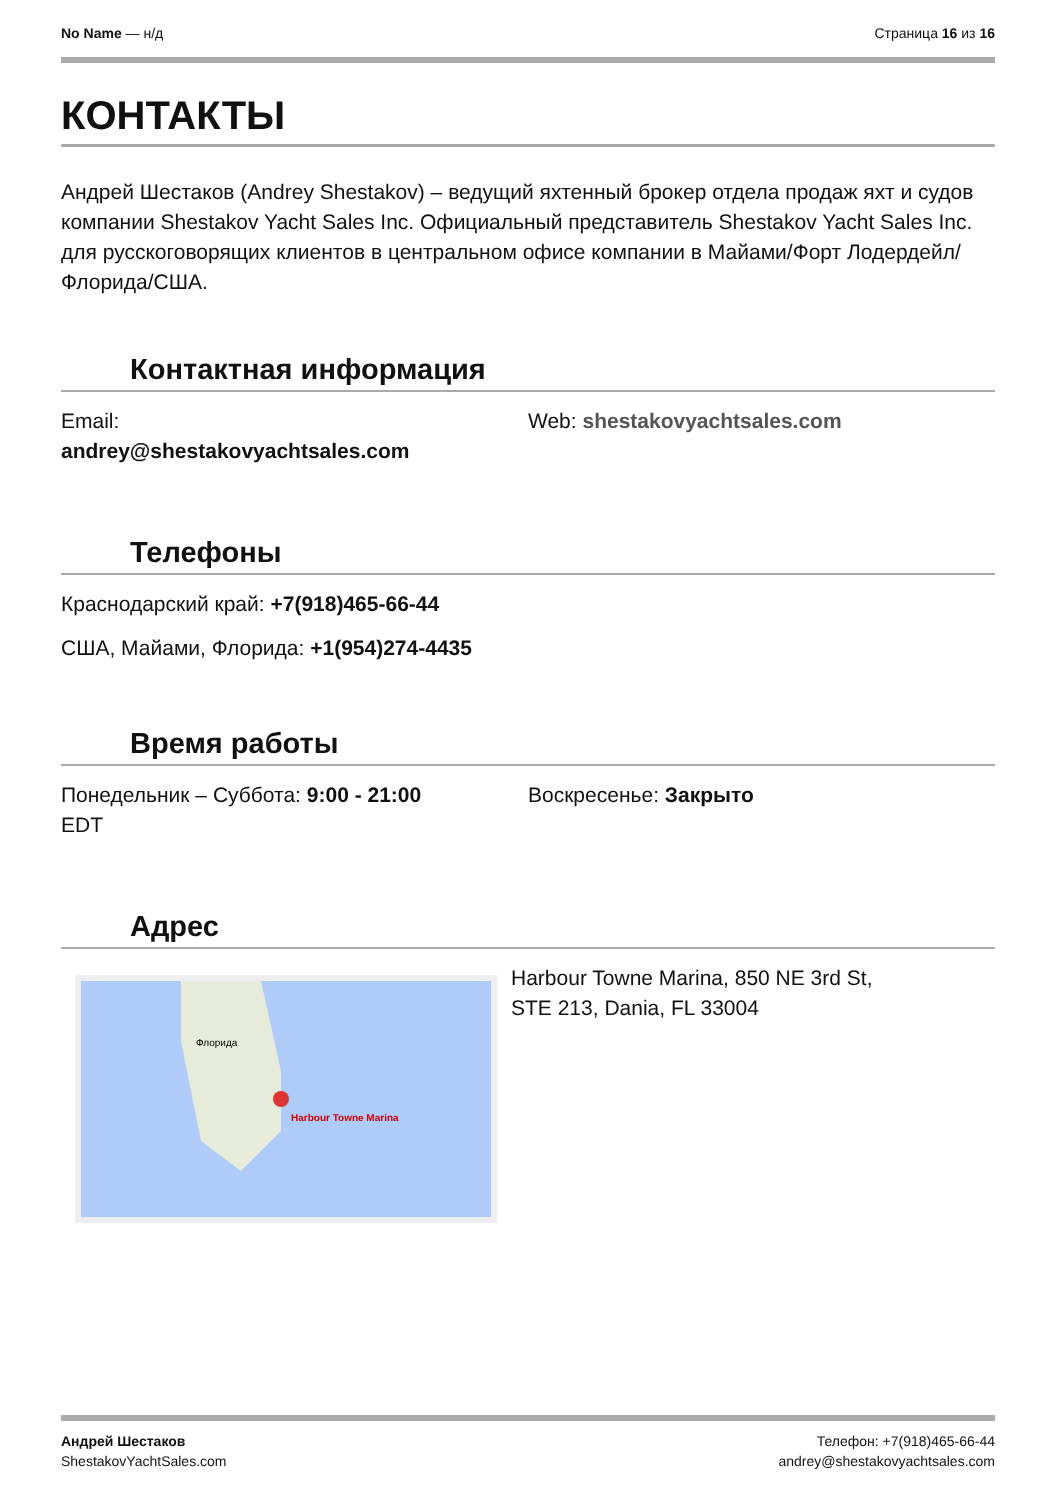No Name — н/д Страница 16 из 16
КОНТАКТЫ
Андрей Шестаков (Andrey Shestakov) – ведущий яхтенный брокер отдела продаж яхт и судов компании Shestakov Yacht Sales Inc. Официальный представитель Shestakov Yacht Sales Inc. для русскоговорящих клиентов в центральном офисе компании в Майами/Форт Лодердейл/Флорида/США.
Контактная информация
Email:
andrey@shestakovyachtsales.com
Web: shestakovyachtsales.com
Телефоны
Краснодарский край: +7(918)465-66-44
США, Майами, Флорида: +1(954)274-4435
Время работы
Понедельник – Суббота: 9:00 - 21:00
EDT
Воскресенье: Закрыто
Адрес
Harbour Towne Marina
Флорида
Harbour Towne Marina, 850 NE 3rd St,
STE 213, Dania, FL 33004
Андрей Шестаков
ShestakovYachtSales.com
Телефон: +7(918)465-66-44
andrey@shestakovyachtsales.com